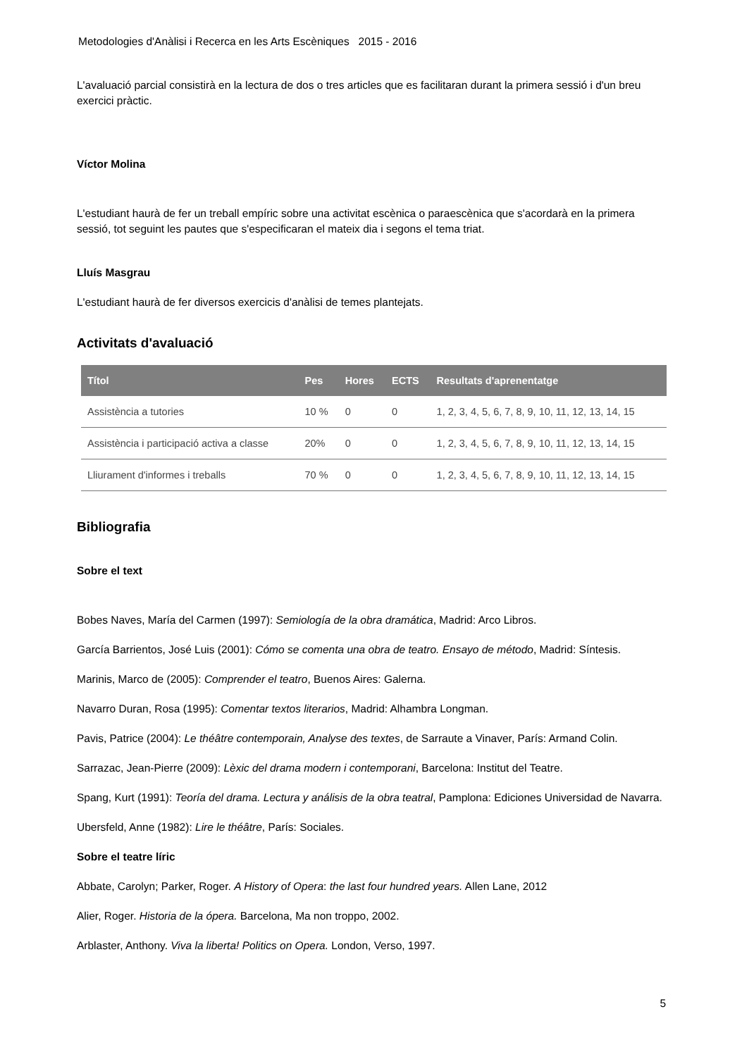Metodologies d'Anàlisi i Recerca en les Arts Escèniques 2015 - 2016
L'avaluació parcial consistirà en la lectura de dos o tres articles que es facilitaran durant la primera sessió i d'un breu exercici pràctic.
Víctor Molina
L'estudiant haurà de fer un treball empíric sobre una activitat escènica o paraescènica que s'acordarà en la primera sessió, tot seguint les pautes que s'especificaran el mateix dia i segons el tema triat.
Lluís Masgrau
L'estudiant haurà de fer diversos exercicis d'anàlisi de temes plantejats.
Activitats d'avaluació
| Títol | Pes | Hores | ECTS | Resultats d'aprenentatge |
| --- | --- | --- | --- | --- |
| Assistència a tutories | 10 % | 0 | 0 | 1, 2, 3, 4, 5, 6, 7, 8, 9, 10, 11, 12, 13, 14, 15 |
| Assistència i participació activa a classe | 20% | 0 | 0 | 1, 2, 3, 4, 5, 6, 7, 8, 9, 10, 11, 12, 13, 14, 15 |
| Lliurament d'informes i treballs | 70 % | 0 | 0 | 1, 2, 3, 4, 5, 6, 7, 8, 9, 10, 11, 12, 13, 14, 15 |
Bibliografia
Sobre el text
Bobes Naves, María del Carmen (1997): Semiología de la obra dramática, Madrid: Arco Libros.
García Barrientos, José Luis (2001): Cómo se comenta una obra de teatro. Ensayo de método, Madrid: Síntesis.
Marinis, Marco de (2005): Comprender el teatro, Buenos Aires: Galerna.
Navarro Duran, Rosa (1995): Comentar textos literarios, Madrid: Alhambra Longman.
Pavis, Patrice (2004): Le théâtre contemporain, Analyse des textes, de Sarraute a Vinaver, París: Armand Colin.
Sarrazac, Jean-Pierre (2009): Lèxic del drama modern i contemporani, Barcelona: Institut del Teatre.
Spang, Kurt (1991): Teoría del drama. Lectura y análisis de la obra teatral, Pamplona: Ediciones Universidad de Navarra.
Ubersfeld, Anne (1982): Lire le théâtre, París: Sociales.
Sobre el teatre líric
Abbate, Carolyn; Parker, Roger. A History of Opera: the last four hundred years. Allen Lane, 2012
Alier, Roger. Historia de la ópera. Barcelona, Ma non troppo, 2002.
Arblaster, Anthony. Viva la liberta! Politics on Opera. London, Verso, 1997.
5